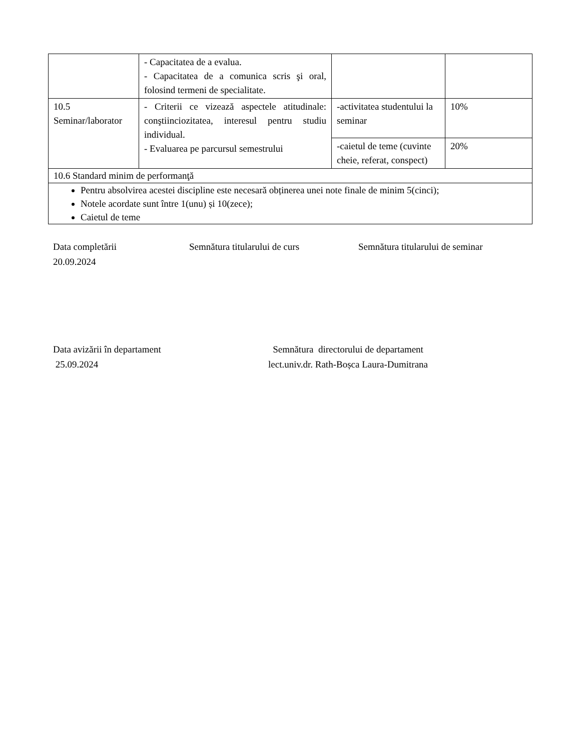| | - Capacitatea de a evalua. - Capacitatea de a comunica scris şi oral, folosind termeni de specialitate. | | |
| 10.5 Seminar/laborator | - Criterii ce vizează aspectele atitudinale: conştiinciozitatea, interesul pentru studiu individual. - Evaluarea pe parcursul semestrului | -activitatea studentului la seminar | 10% |
| | | -caietul de teme (cuvinte cheie, referat, conspect) | 20% |
| 10.6 Standard minim de performanţă | | | |
| Pentru absolvirea acestei discipline este necesară obținerea unei note finale de minim 5(cinci); Notele acordate sunt între 1(unu) și 10(zece); Caietul de teme | | | |
Data completării
20.09.2024
Semnătura titularului de curs Semnătura titularului de seminar
Data avizării în departament
25.09.2024
Semnătura directorului de departament
lect.univ.dr. Rath-Boșca Laura-Dumitrana